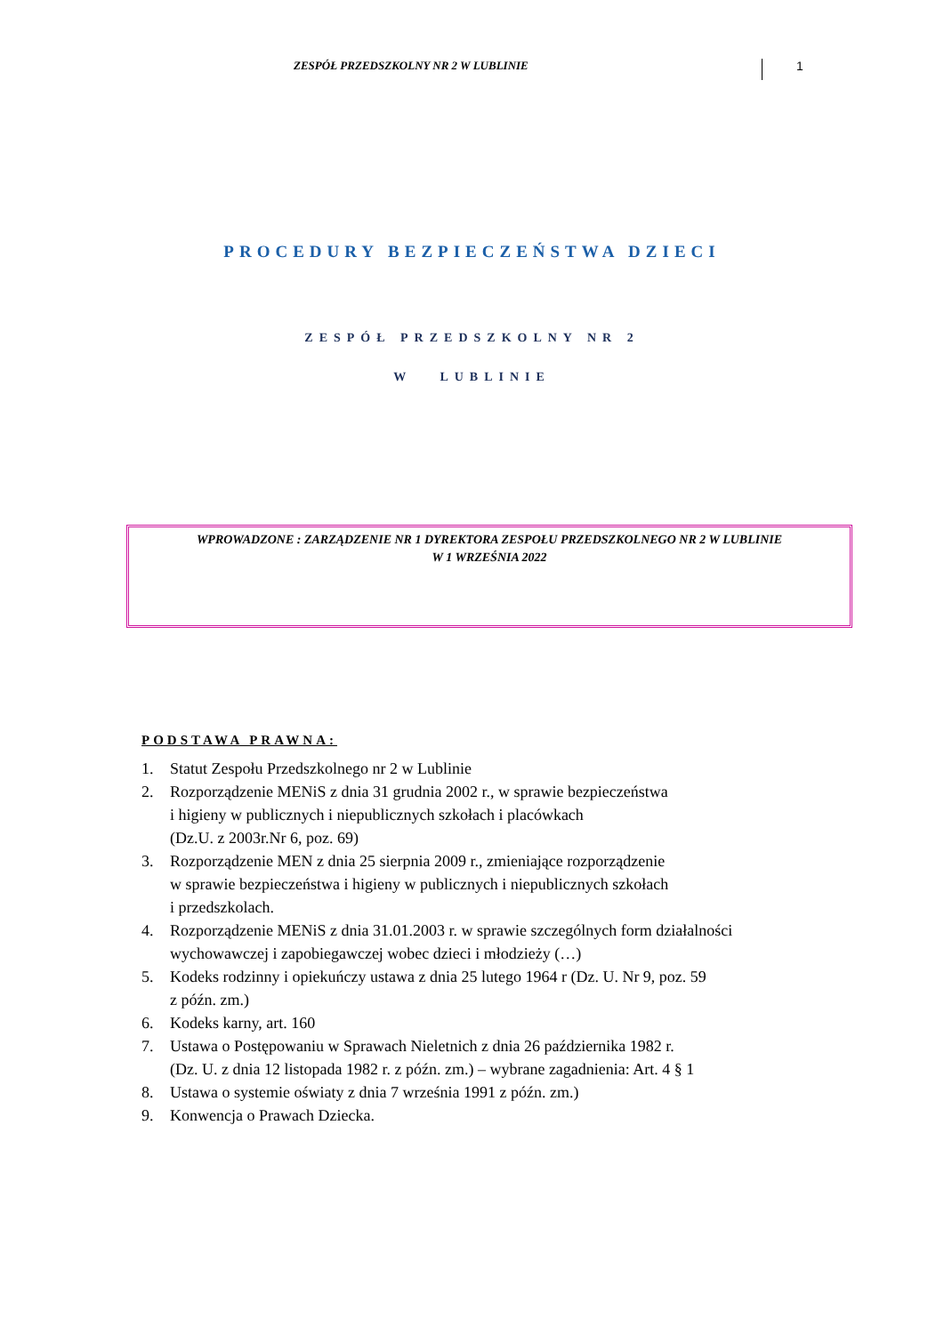ZESPÓŁ PRZEDSZKOLNY NR 2 W LUBLINIE
1
PROCEDURY BEZPIECZEŃSTWA DZIECI
ZESPÓŁ PRZEDSZKOLNY NR 2
W LUBLINIE
WPROWADZONE : ZARZĄDZENIE NR 1 DYREKTORA ZESPOŁU PRZEDSZKOLNEGO NR 2 W LUBLINIE
W 1 WRZEŚNIA 2022
PODSTAWA PRAWNA:
1. Statut Zespołu Przedszkolnego nr 2 w Lublinie
2. Rozporządzenie MENiS z dnia 31 grudnia 2002 r., w sprawie bezpieczeństwa
i higieny w publicznych i niepublicznych szkołach i placówkach
(Dz.U. z 2003r.Nr 6, poz. 69)
3. Rozporządzenie MEN z dnia 25 sierpnia 2009 r., zmieniające rozporządzenie
w sprawie bezpieczeństwa i higieny w publicznych i niepublicznych szkołach
i przedszkolach.
4. Rozporządzenie MENiS z dnia 31.01.2003 r. w sprawie szczególnych form działalności
wychowawczej i zapobiegawczej wobec dzieci i młodzieży (…)
5. Kodeks rodzinny i opiekuńczy ustawa z dnia 25 lutego 1964 r (Dz. U. Nr 9, poz. 59
z późn. zm.)
6. Kodeks karny, art. 160
7. Ustawa o Postępowaniu w Sprawach Nieletnich z dnia 26 października 1982 r.
(Dz. U. z dnia 12 listopada 1982 r. z późn. zm.) – wybrane zagadnienia: Art. 4 § 1
8. Ustawa o systemie oświaty z dnia 7 września 1991 z późn. zm.)
9. Konwencja o Prawach Dziecka.